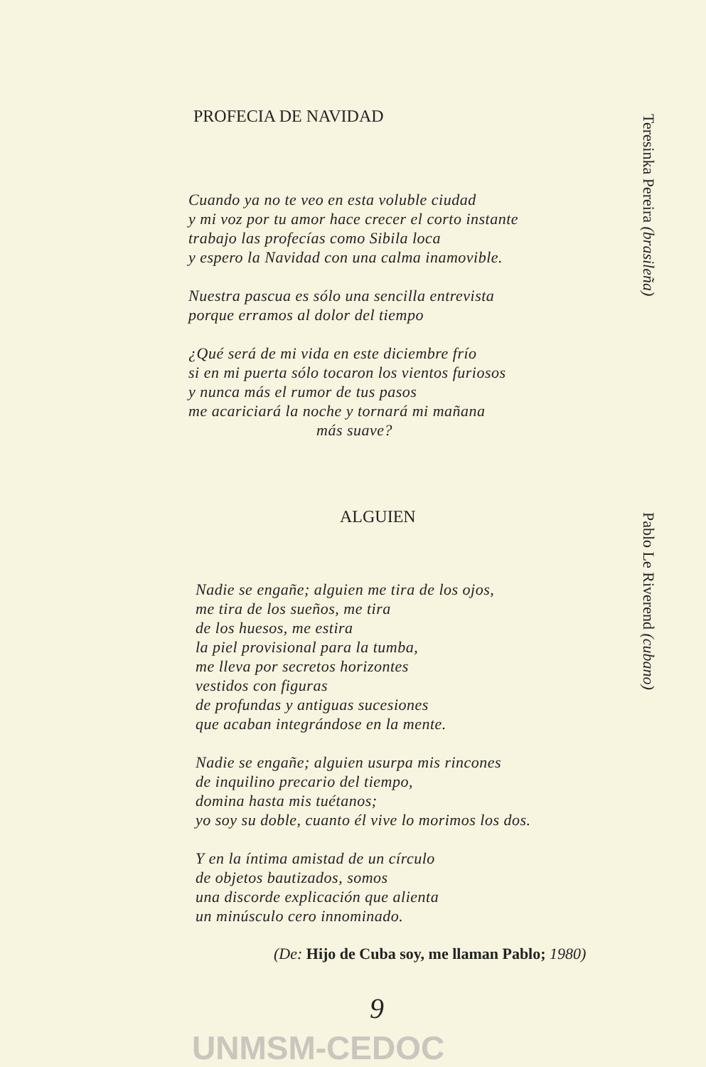PROFECIA DE NAVIDAD
Cuando ya no te veo en esta voluble ciudad
y mi voz por tu amor hace crecer el corto instante
trabajo las profecías como Sibila loca
y espero la Navidad con una calma inamovible.
Nuestra pascua es sólo una sencilla entrevista
porque erramos al dolor del tiempo
¿Qué será de mi vida en este diciembre frío
si en mi puerta sólo tocaron los vientos furiosos
y nunca más el rumor de tus pasos
me acariciará la noche y tornará mi mañana
más suave?
ALGUIEN
Nadie se engañe; alguien me tira de los ojos,
me tira de los sueños, me tira
de los huesos, me estira
la piel provisional para la tumba,
me lleva por secretos horizontes
vestidos con figuras
de profundas y antiguas sucesiones
que acaban integrándose en la mente.
Nadie se engañe; alguien usurpa mis rincones
de inquilino precario del tiempo,
domina hasta mis tuétanos;
yo soy su doble, cuanto él vive lo morimos los dos.
Y en la íntima amistad de un círculo
de objetos bautizados, somos
una discorde explicación que alienta
un minúsculo cero innominado.
(De: Hijo de Cuba soy, me llaman Pablo; 1980)
9
Teresinka Pereira (brasileña)
Pablo Le Riverend (cubano)
UNMSM-CEDOC